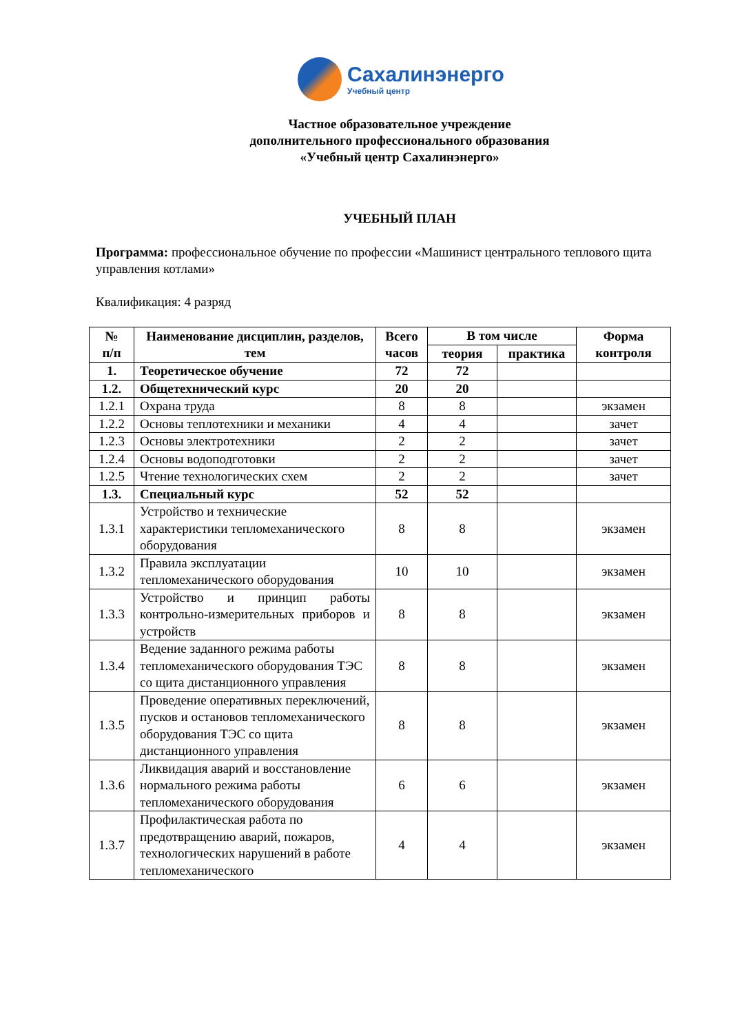Сахалинэнерго
Учебный центр
Частное образовательное учреждение
дополнительного профессионального образования
«Учебный центр Сахалинэнерго»
УЧЕБНЫЙ ПЛАН
Программа: профессиональное обучение по профессии «Машинист центрального теплового щита управления котлами»
Квалификация: 4 разряд
| № п/п | Наименование дисциплин, разделов, тем | Всего часов | В том числе | | Форма контроля |
| --- | --- | --- | --- | --- | --- |
| | | | теория | практика | |
| 1. | Теоретическое обучение | 72 | 72 | | |
| 1.2. | Общетехнический курс | 20 | 20 | | |
| 1.2.1 | Охрана труда | 8 | 8 | | экзамен |
| 1.2.2 | Основы теплотехники и механики | 4 | 4 | | зачет |
| 1.2.3 | Основы электротехники | 2 | 2 | | зачет |
| 1.2.4 | Основы водоподготовки | 2 | 2 | | зачет |
| 1.2.5 | Чтение технологических схем | 2 | 2 | | зачет |
| 1.3. | Специальный курс | 52 | 52 | | |
| 1.3.1 | Устройство и технические характеристики тепломеханического оборудования | 8 | 8 | | экзамен |
| 1.3.2 | Правила эксплуатации тепломеханического оборудования | 10 | 10 | | экзамен |
| 1.3.3 | Устройство и принцип работы контрольно-измерительных приборов и устройств | 8 | 8 | | экзамен |
| 1.3.4 | Ведение заданного режима работы тепломеханического оборудования ТЭС со щита дистанционного управления | 8 | 8 | | экзамен |
| 1.3.5 | Проведение оперативных переключений, пусков и остановов тепломеханического оборудования ТЭС со щита дистанционного управления | 8 | 8 | | экзамен |
| 1.3.6 | Ликвидация аварий и восстановление нормального режима работы тепломеханического оборудования | 6 | 6 | | экзамен |
| 1.3.7 | Профилактическая работа по предотвращению аварий, пожаров, технологических нарушений в работе тепломеханического | 4 | 4 | | экзамен |